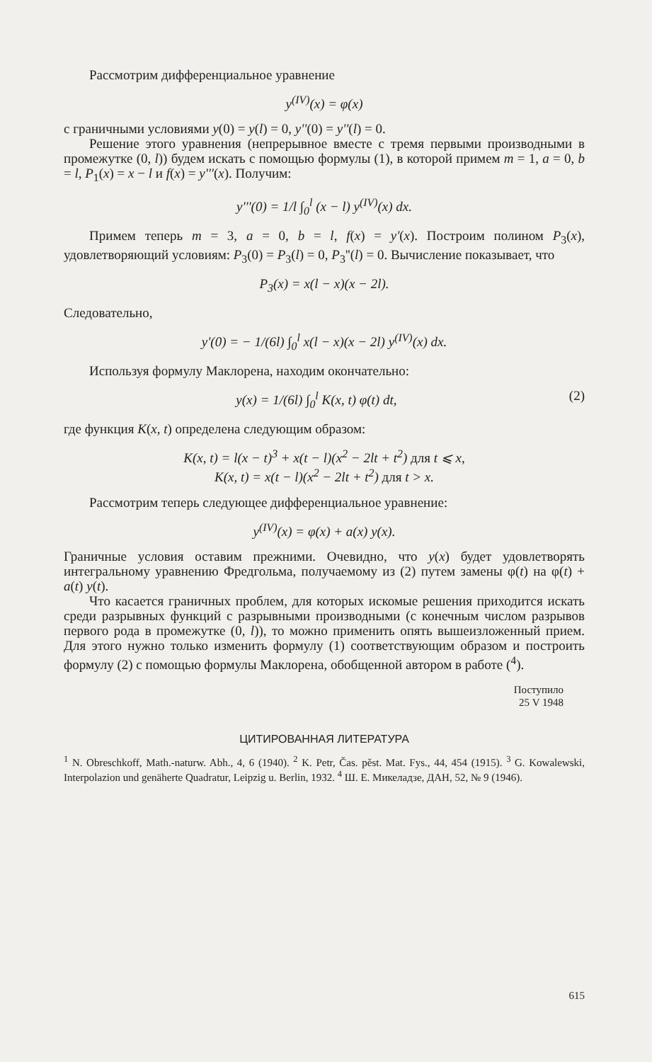Рассмотрим дифференциальное уравнение
y<sup>(IV)</sup>(x) = φ(x)
с граничными условиями y(0) = y(l) = 0, y''(0) = y''(l) = 0.
Решение этого уравнения (непрерывное вместе с тремя первыми производными в промежутке (0, l)) будем искать с помощью формулы (1), в которой примем m = 1, a = 0, b = l, P<sub>1</sub>(x) = x − l и f(x) = y'''(x). Получим:
y'''(0) = 1/l ∫<sub>0</sub><sup>l</sup> (x − l) y<sup>(IV)</sup>(x) dx.
Примем теперь m = 3, a = 0, b = l, f(x) = y'(x). Построим полином P<sub>3</sub>(x), удовлетворяющий условиям: P<sub>3</sub>(0) = P<sub>3</sub>(l) = 0, P<sub>3</sub>''(l) = 0. Вычисление показывает, что
P<sub>3</sub>(x) = x(l − x)(x − 2l).
Следовательно,
y'(0) = − 1/(6l) ∫<sub>0</sub><sup>l</sup> x(l − x)(x − 2l) y<sup>(IV)</sup>(x) dx.
Используя формулу Маклорена, находим окончательно:
y(x) = 1/(6l) ∫<sub>0</sub><sup>l</sup> K(x, t) φ(t) dt, (2)
где функция K(x, t) определена следующим образом:
K(x, t) = l(x − t)<sup>3</sup> + x(t − l)(x<sup>2</sup> − 2lt + t<sup>2</sup>) для t ⩽ x,
K(x, t) = x(t − l)(x<sup>2</sup> − 2lt + t<sup>2</sup>) для t > x.
Рассмотрим теперь следующее дифференциальное уравнение:
y<sup>(IV)</sup>(x) = φ(x) + a(x) y(x).
Граничные условия оставим прежними. Очевидно, что y(x) будет удовлетворять интегральному уравнению Фредгольма, получаемому из (2) путем замены φ(t) на φ(t) + a(t) y(t).
Что касается граничных проблем, для которых искомые решения приходится искать среди разрывных функций с разрывными производными (с конечным числом разрывов первого рода в промежутке (0, l)), то можно применить опять вышеизложенный прием. Для этого нужно только изменить формулу (1) соответствующим образом и построить формулу (2) с помощью формулы Маклорена, обобщенной автором в работе (<sup>4</sup>).
Поступило
25 V 1948
ЦИТИРОВАННАЯ ЛИТЕРАТУРА
<sup>1</sup> N. Obreschkoff, Math.-naturw. Abh., 4, 6 (1940). <sup>2</sup> K. Petr, Čas. pěst. Mat. Fys., 44, 454 (1915). <sup>3</sup> G. Kowalewski, Interpolazion und genäherte Quadratur, Leipzig u. Berlin, 1932. <sup>4</sup> Ш. Е. Микеладзе, ДАН, 52, № 9 (1946).
615